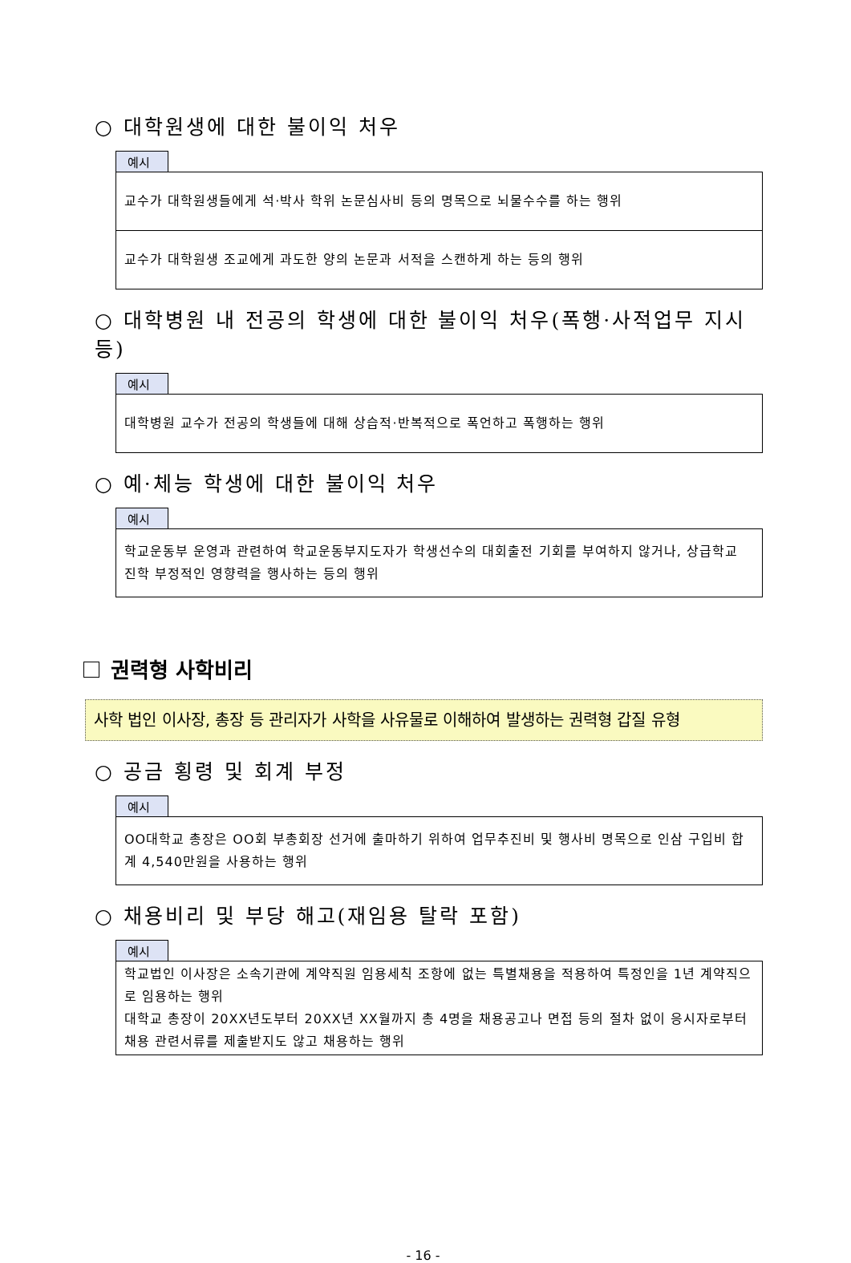○ 대학원생에 대한 불이익 처우
예시
교수가 대학원생들에게 석·박사 학위 논문심사비 등의 명목으로 뇌물수수를 하는 행위
교수가 대학원생 조교에게 과도한 양의 논문과 서적을 스캔하게 하는 등의 행위
○ 대학병원 내 전공의 학생에 대한 불이익 처우(폭행·사적업무 지시 등)
예시
대학병원 교수가 전공의 학생들에 대해 상습적·반복적으로 폭언하고 폭행하는 행위
○ 예·체능 학생에 대한 불이익 처우
예시
학교운동부 운영과 관련하여 학교운동부지도자가 학생선수의 대회출전 기회를 부여하지 않거나, 상급학교 진학 부정적인 영향력을 행사하는 등의 행위
권력형 사학비리
사학 법인 이사장, 총장 등 관리자가 사학을 사유물로 이해하여 발생하는 권력형 갑질 유형
○ 공금 횡령 및 회계 부정
예시
OO대학교 총장은 OO회 부총회장 선거에 출마하기 위하여 업무추진비 및 행사비 명목으로 인삼 구입비 합계 4,540만원을 사용하는 행위
○ 채용비리 및 부당 해고(재임용 탈락 포함)
예시
학교법인 이사장은 소속기관에 계약직원 임용세칙 조항에 없는 특별채용을 적용하여 특정인을 1년 계약직으로 임용하는 행위
대학교 총장이 20XX년도부터 20XX년 XX월까지 총 4명을 채용공고나 면접 등의 절차 없이 응시자로부터 채용 관련서류를 제출받지도 않고 채용하는 행위
- 16 -